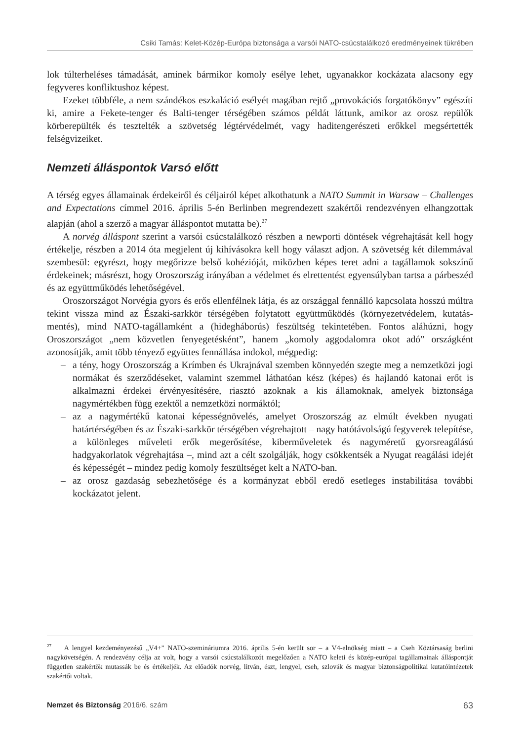Csiki Tamás: Kelet-Közép-Európa biztonsága a varsói NATO-csúcstalálkozó eredményeinek tükrében
lok túlterheléses támadását, aminek bármikor komoly esélye lehet, ugyanakkor kockázata alacsony egy fegyveres konfliktushoz képest.
Ezeket többféle, a nem szándékos eszkaláció esélyét magában rejtő „provokációs forgatókönyv” egészíti ki, amire a Fekete-tenger és Balti-tenger térségében számos példát láttunk, amikor az orosz repülők körberepülték és tesztelték a szövetség légtérvédelmét, vagy haditengerészeti erőkkel megsértették felségvizeiket.
Nemzeti álláspontok Varsó előtt
A térség egyes államainak érdekeiről és céljairól képet alkothatunk a NATO Summit in Warsaw – Challenges and Expectations címmel 2016. április 5-én Berlinben megrendezett szakértői rendezvényen elhangzottak alapján (ahol a szerző a magyar álláspontot mutatta be).<sup>27</sup>
A norvég álláspont szerint a varsói csúcstalálkozó részben a newporti döntések végrehajtását kell hogy értékelje, részben a 2014 óta megjelent új kihívásokra kell hogy választ adjon. A szövetség két dilemmával szembesül: egyrészt, hogy megőrizze belső kohézióját, miközben képes teret adni a tagállamok sokszínű érdekeinek; másrészt, hogy Oroszország irányában a védelmet és elrettentést egyensúlyban tartsa a párbeszéd és az együttműködés lehetőségével.
Oroszországot Norvégia gyors és erős ellenfélnek látja, és az országgal fennálló kapcsolata hosszú múltra tekint vissza mind az Északi-sarkkör térségében folytatott együttműködés (környezetvédelem, kutatás-mentés), mind NATO-tagállamként a (hidegháborús) feszültség tekintetében. Fontos aláhúzni, hogy Oroszországot „nem közvetlen fenyegetésként”, hanem „komoly aggodalomra okot adó” országként azonosítják, amit több tényező együttes fennállása indokol, mégpedig:
– a tény, hogy Oroszország a Krímben és Ukrajnával szemben könnyedén szegte meg a nemzetközi jogi normákat és szerződéseket, valamint szemmel láthatóan kész (képes) és hajlandó katonai erőt is alkalmazni érdekei érvényesítésére, riasztó azoknak a kis államoknak, amelyek biztonsága nagymértékben függ ezektől a nemzetközi normáktól;
– az a nagymértékű katonai képességnövelés, amelyet Oroszország az elmúlt években nyugati határtérségében és az Északi-sarkkör térségében végrehajtott – nagy hatótávolságú fegyverek telepítése, a különleges műveleti erők megerősítése, kiberműveletek és nagyméretű gyorsreagálású hadgyakorlatok végrehajtása –, mind azt a célt szolgálják, hogy csökkentsék a Nyugat reagálási idejét és képességét – mindez pedig komoly feszültséget kelt a NATO-ban.
– az orosz gazdaság sebezhetősége és a kormányzat ebből eredő esetleges instabilitása további kockázatot jelent.
<sup>27</sup> A lengyel kezdeményezésű „V4+” NATO-szemináriumra 2016. április 5-én került sor – a V4-elnökség miatt – a Cseh Köztársaság berlini nagykövetségén. A rendezvény célja az volt, hogy a varsói csúcstalálkozót megelőzően a NATO keleti és közép-európai tagállamainak álláspontját független szakértők mutassák be és értékeljék. Az előadók norvég, litván, észt, lengyel, cseh, szlovák és magyar biztonságpolitikai kutatóintézetek szakértői voltak.
Nemzet és Biztonság 2016/6. szám 63